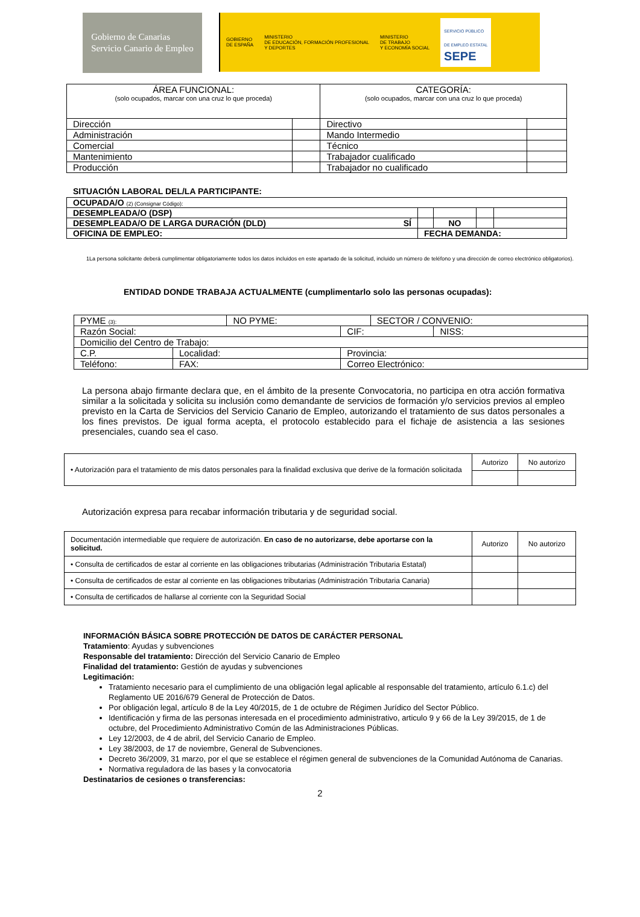Gobierno de Canarias
Servicio Canario de Empleo
GOBIERNO
DE ESPAÑA MINISTERIO
DE EDUCACIÓN, FORMACIÓN PROFESIONAL
Y DEPORTES MINISTERIO
DE TRABAJO
Y ECONOMÍA SOCIAL SERVICIO PÚBLICO
DE EMPLEO ESTATAL
SEPE
| ÁREA FUNCIONAL: (solo ocupados, marcar con una cruz lo que proceda) | | CATEGORÍA: (solo ocupados, marcar con una cruz lo que proceda) | |
| --- | --- | --- | --- |
| Dirección | | Directivo | |
| Administración | | Mando Intermedio | |
| Comercial | | Técnico | |
| Mantenimiento | | Trabajador cualificado | |
| Producción | | Trabajador no cualificado | |
SITUACIÓN LABORAL DEL/LA PARTICIPANTE:
| OCUPADA/O (2) (Consignar Código): | | | | | |
| DESEMPLEADA/O (DSP) | | | | | |
| DESEMPLEADA/O DE LARGA DURACIÓN (DLD) SÍ | | | NO | | |
| OFICINA DE EMPLEO: | FECHA DEMANDA: | | | | |
1La persona solicitante deberá cumplimentar obligatoriamente todos los datos incluidos en este apartado de la solicitud, incluido un número de teléfono y una dirección de correo electrónico obligatorios).
ENTIDAD DONDE TRABAJA ACTUALMENTE (cumplimentarlo solo las personas ocupadas):
| PYME (3): | | NO PYME: | | SECTOR / CONVENIO: | |
| Razón Social: | | | CIF: | | NISS: |
| Domicilio del Centro de Trabajo: | | | | | |
| C.P. | Localidad: | | Provincia: | | |
| Teléfono: | FAX: | | Correo Electrónico: | | |
La persona abajo firmante declara que, en el ámbito de la presente Convocatoria, no participa en otra acción formativa similar a la solicitada y solicita su inclusión como demandante de servicios de formación y/o servicios previos al empleo previsto en la Carta de Servicios del Servicio Canario de Empleo, autorizando el tratamiento de sus datos personales a los fines previstos. De igual forma acepta, el protocolo establecido para el fichaje de asistencia a las sesiones presenciales, cuando sea el caso.
| • Autorización para el tratamiento de mis datos personales para la finalidad exclusiva que derive de la formación solicitada | Autorizo | No autorizo |
Autorización expresa para recabar información tributaria y de seguridad social.
| Documentación intermediable que requiere de autorización. En caso de no autorizarse, debe aportarse con la solicitud. | Autorizo | No autorizo |
| • Consulta de certificados de estar al corriente en las obligaciones tributarias (Administración Tributaria Estatal) | | |
| • Consulta de certificados de estar al corriente en las obligaciones tributarias (Administración Tributaria Canaria) | | |
| • Consulta de certificados de hallarse al corriente con la Seguridad Social | | |
INFORMACIÓN BÁSICA SOBRE PROTECCIÓN DE DATOS DE CARÁCTER PERSONAL
Tratamiento: Ayudas y subvenciones
Responsable del tratamiento: Dirección del Servicio Canario de Empleo
Finalidad del tratamiento: Gestión de ayudas y subvenciones
Legitimación:
Tratamiento necesario para el cumplimiento de una obligación legal aplicable al responsable del tratamiento, artículo 6.1.c) del Reglamento UE 2016/679 General de Protección de Datos.
Por obligación legal, artículo 8 de la Ley 40/2015, de 1 de octubre de Régimen Jurídico del Sector Público.
Identificación y firma de las personas interesada en el procedimiento administrativo, articulo 9 y 66 de la Ley 39/2015, de 1 de octubre, del Procedimiento Administrativo Común de las Administraciones Públicas.
Ley 12/2003, de 4 de abril, del Servicio Canario de Empleo.
Ley 38/2003, de 17 de noviembre, General de Subvenciones.
Decreto 36/2009, 31 marzo, por el que se establece el régimen general de subvenciones de la Comunidad Autónoma de Canarias.
Normativa reguladora de las bases y la convocatoria
Destinatarios de cesiones o transferencias:
2